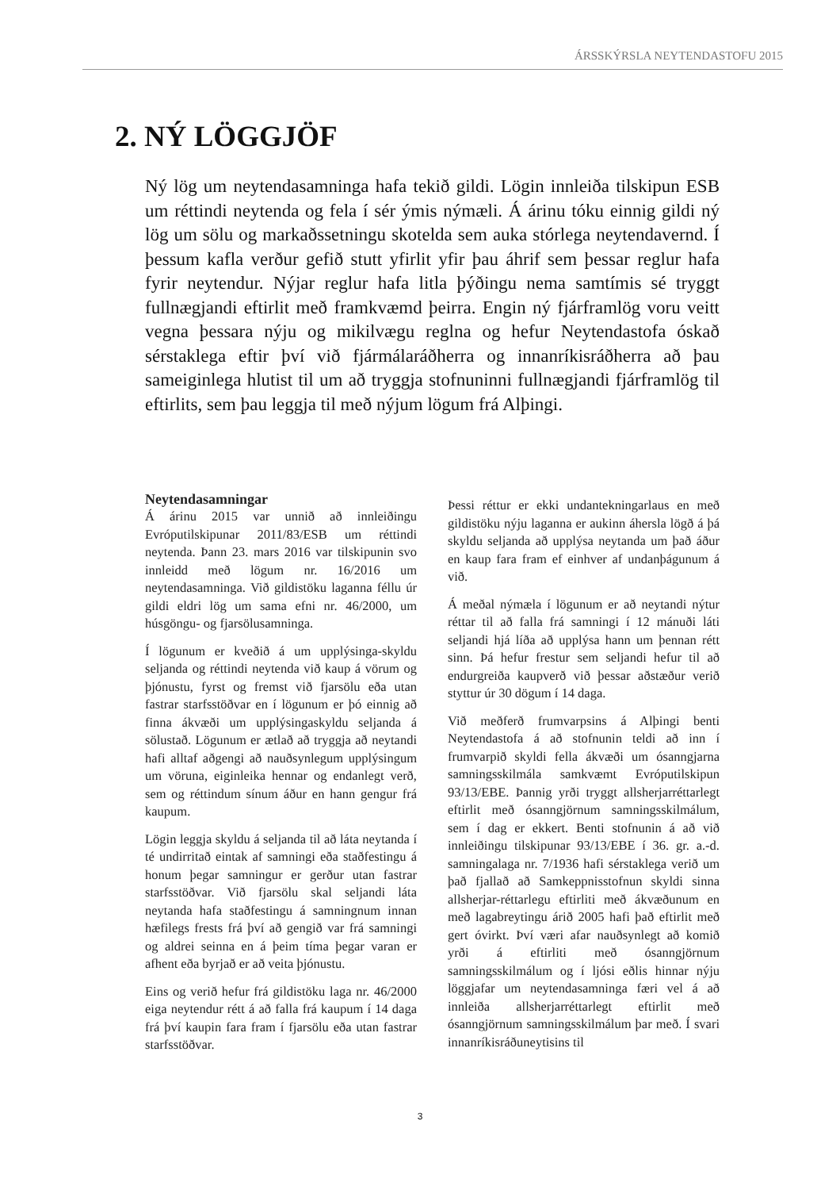ÁRSSKÝRSLA NEYTENDASTOFU 2015
2. NÝ LÖGGJÖF
Ný lög um neytendasamninga hafa tekið gildi. Lögin innleiða tilskipun ESB um réttindi neytenda og fela í sér ýmis nýmæli. Á árinu tóku einnig gildi ný lög um sölu og markaðssetningu skotelda sem auka stórlega neytendavernd. Í þessum kafla verður gefið stutt yfirlit yfir þau áhrif sem þessar reglur hafa fyrir neytendur. Nýjar reglur hafa litla þýðingu nema samtímis sé tryggt fullnægjandi eftirlit með framkvæmd þeirra. Engin ný fjárframlög voru veitt vegna þessara nýju og mikilvægu reglna og hefur Neytendastofa óskað sérstaklega eftir því við fjármálaráðherra og innanríkisráðherra að þau sameiginlega hlutist til um að tryggja stofnuninni fullnægjandi fjárframlög til eftirlits, sem þau leggja til með nýjum lögum frá Alþingi.
Neytendasamningar
Á árinu 2015 var unnið að innleiðingu Evróputilskipunar 2011/83/ESB um réttindi neytenda. Þann 23. mars 2016 var tilskipunin svo innleidd með lögum nr. 16/2016 um neytendasamninga. Við gildistöku laganna féllu úr gildi eldri lög um sama efni nr. 46/2000, um húsgöngu- og fjarsölusamninga.
Í lögunum er kveðið á um upplýsinga-skyldu seljanda og réttindi neytenda við kaup á vörum og þjónustu, fyrst og fremst við fjarsölu eða utan fastrar starfsstöðvar en í lögunum er þó einnig að finna ákvæði um upplýsingaskyldu seljanda á sölustað. Lögunum er ætlað að tryggja að neytandi hafi alltaf aðgengi að nauðsynlegum upplýsingum um vöruna, eiginleika hennar og endanlegt verð, sem og réttindum sínum áður en hann gengur frá kaupum.
Lögin leggja skyldu á seljanda til að láta neytanda í té undirritað eintak af samningi eða staðfestingu á honum þegar samningur er gerður utan fastrar starfsstöðvar. Við fjarsölu skal seljandi láta neytanda hafa staðfestingu á samningnum innan hæfilegs frests frá því að gengið var frá samningi og aldrei seinna en á þeim tíma þegar varan er afhent eða byrjað er að veita þjónustu.
Eins og verið hefur frá gildistöku laga nr. 46/2000 eiga neytendur rétt á að falla frá kaupum í 14 daga frá því kaupin fara fram í fjarsölu eða utan fastrar starfsstöðvar.
Þessi réttur er ekki undantekningarlaus en með gildistöku nýju laganna er aukinn áhersla lögð á þá skyldu seljanda að upplýsa neytanda um það áður en kaup fara fram ef einhver af undanþágunum á við.
Á meðal nýmæla í lögunum er að neytandi nýtur réttar til að falla frá samningi í 12 mánuði láti seljandi hjá líða að upplýsa hann um þennan rétt sinn. Þá hefur frestur sem seljandi hefur til að endurgreiða kaupverð við þessar aðstæður verið styttur úr 30 dögum í 14 daga.
Við meðferð frumvarpsins á Alþingi benti Neytendastofa á að stofnunin teldi að inn í frumvarpið skyldi fella ákvæði um ósanngjarna samningsskilmála samkvæmt Evróputilskipun 93/13/EBE. Þannig yrði tryggt allsherjarréttarlegt eftirlit með ósanngjörnum samningsskilmálum, sem í dag er ekkert. Benti stofnunin á að við innleiðingu tilskipunar 93/13/EBE í 36. gr. a.-d. samningalaga nr. 7/1936 hafi sérstaklega verið um það fjallað að Samkeppnisstofnun skyldi sinna allsherjar-réttarlegu eftirliti með ákvæðunum en með lagabreytingu árið 2005 hafi það eftirlit með gert óvirkt. Því væri afar nauðsynlegt að komið yrði á eftirliti með ósanngjörnum samningsskilmálum og í ljósi eðlis hinnar nýju löggjafar um neytendasamninga færi vel á að innleiða allsherjarréttarlegt eftirlit með ósanngjörnum samningsskilmálum þar með. Í svari innanríkisráðuneytisins til
3